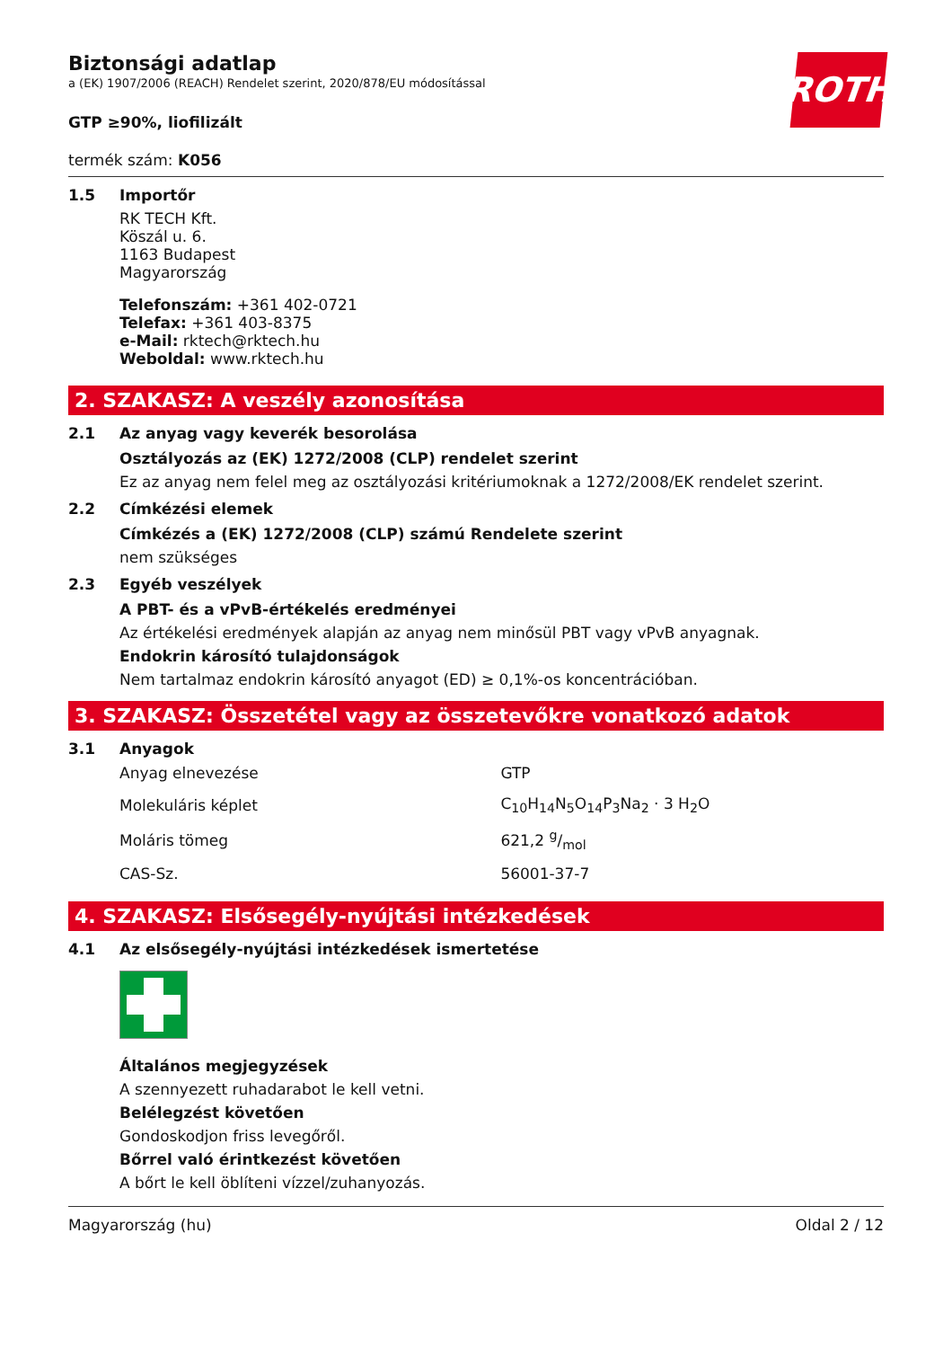ROTH
Biztonsági adatlap
a (EK) 1907/2006 (REACH) Rendelet szerint, 2020/878/EU módosítással
GTP ≥90%, liofilizált
termék szám: K056
1.5 Importőr
RK TECH Kft.
Köszál u. 6.
1163 Budapest
Magyarország
Telefonszám: +361 402-0721
Telefax: +361 403-8375
e-Mail: rktech@rktech.hu
Weboldal: www.rktech.hu
2. SZAKASZ: A veszély azonosítása
2.1 Az anyag vagy keverék besorolása
Osztályozás az (EK) 1272/2008 (CLP) rendelet szerint
Ez az anyag nem felel meg az osztályozási kritériumoknak a 1272/2008/EK rendelet szerint.
2.2 Címkézési elemek
Címkézés a (EK) 1272/2008 (CLP) számú Rendelete szerint
nem szükséges
2.3 Egyéb veszélyek
A PBT- és a vPvB-értékelés eredményei
Az értékelési eredmények alapján az anyag nem minősül PBT vagy vPvB anyagnak.
Endokrin károsító tulajdonságok
Nem tartalmaz endokrin károsító anyagot (ED) ≥ 0,1%-os koncentrációban.
3. SZAKASZ: Összetétel vagy az összetevőkre vonatkozó adatok
3.1 Anyagok
| Anyag elnevezése | GTP |
| Molekuláris képlet | C<sub>10</sub>H<sub>14</sub>N<sub>5</sub>O<sub>14</sub>P<sub>3</sub>Na<sub>2</sub> · 3 H<sub>2</sub>O |
| Moláris tömeg | 621,2 g/mol |
| CAS-Sz. | 56001-37-7 |
4. SZAKASZ: Elsősegély-nyújtási intézkedések
4.1 Az elsősegély-nyújtási intézkedések ismertetése
Általános megjegyzések
A szennyezett ruhadarabot le kell vetni.
Belélegzést követően
Gondoskodjon friss levegőről.
Bőrrel való érintkezést követően
A bőrt le kell öblíteni vízzel/zuhanyozás.
Magyarország (hu) Oldal 2 / 12